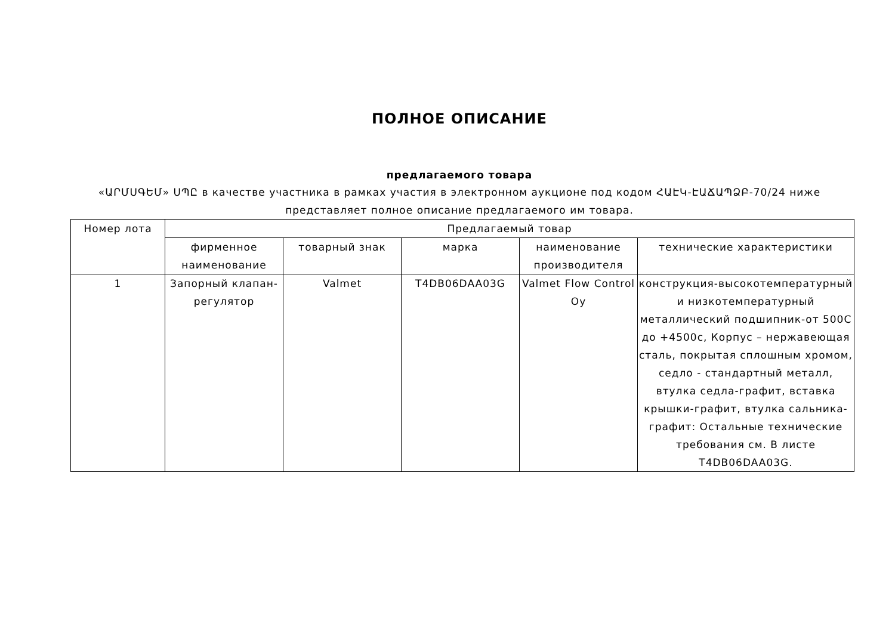ПОЛНОЕ ОПИСАНИЕ
предлагаемого товара
«ԱՐՄՍԳԵՄ» ՍՊԸ в качестве участника в рамках участия в электронном аукционе под кодом ՀԱԷԿ-ԷԱՃԱՊՁԲ-70/24 ниже представляет полное описание предлагаемого им товара.
| Номер лота | Предлагаемый товар | | | | |
| --- | --- | --- | --- | --- | --- |
| | фирменное наименование | товарный знак | марка | наименование производителя | технические характеристики |
| 1 | Запорный клапан-регулятор | Valmet | T4DB06DAA03G | Valmet Flow Control Oy | конструкция-высокотемпературный и низкотемпературный металлический подшипник-от 500С до +4500с, Корпус – нержавеющая сталь, покрытая сплошным хромом, седло - стандартный металл, втулка седла-графит, вставка крышки-графит, втулка сальника-графит: Остальные технические требования см. В листе T4DB06DAA03G. |